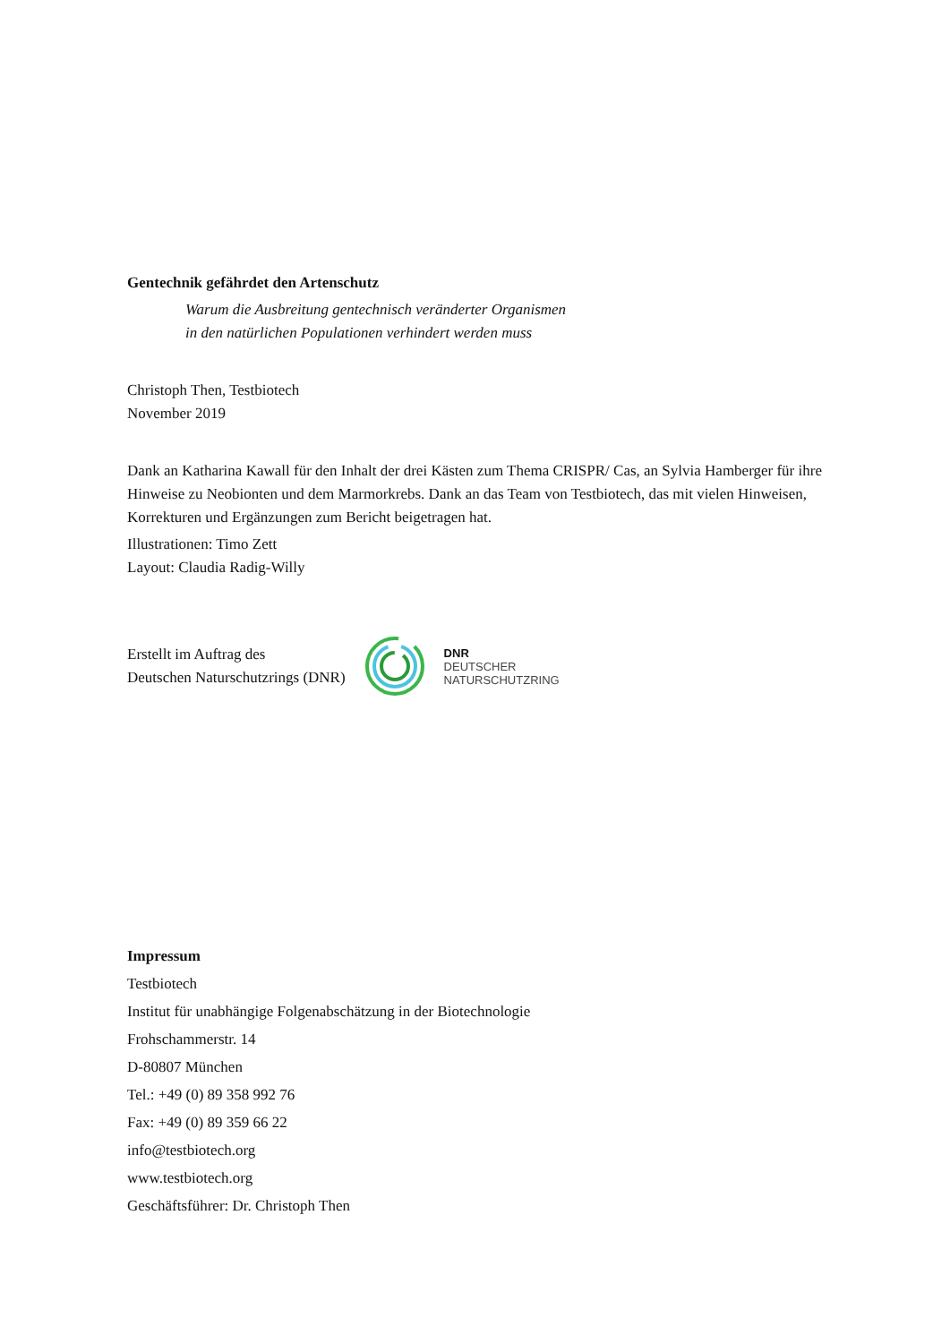Gentechnik gefährdet den Artenschutz
Warum die Ausbreitung gentechnisch veränderter Organismen
in den natürlichen Populationen verhindert werden muss
Christoph Then, Testbiotech
November 2019
Dank an Katharina Kawall für den Inhalt der drei Kästen zum Thema CRISPR/ Cas, an Sylvia Hamberger für ihre Hinweise zu Neobionten und dem Marmorkrebs. Dank an das Team von Testbiotech, das mit vielen Hinweisen, Korrekturen und Ergänzungen zum Bericht beigetragen hat.
Illustrationen: Timo Zett
Layout: Claudia Radig-Willy
Erstellt im Auftrag des
Deutschen Naturschutzrings (DNR)
DNR
DEUTSCHER
NATURSCHUTZRING
Impressum
Testbiotech
Institut für unabhängige Folgenabschätzung in der Biotechnologie
Frohschammerstr. 14
D-80807 München
Tel.: +49 (0) 89 358 992 76
Fax: +49 (0) 89 359 66 22
info@testbiotech.org
www.testbiotech.org
Geschäftsführer: Dr. Christoph Then